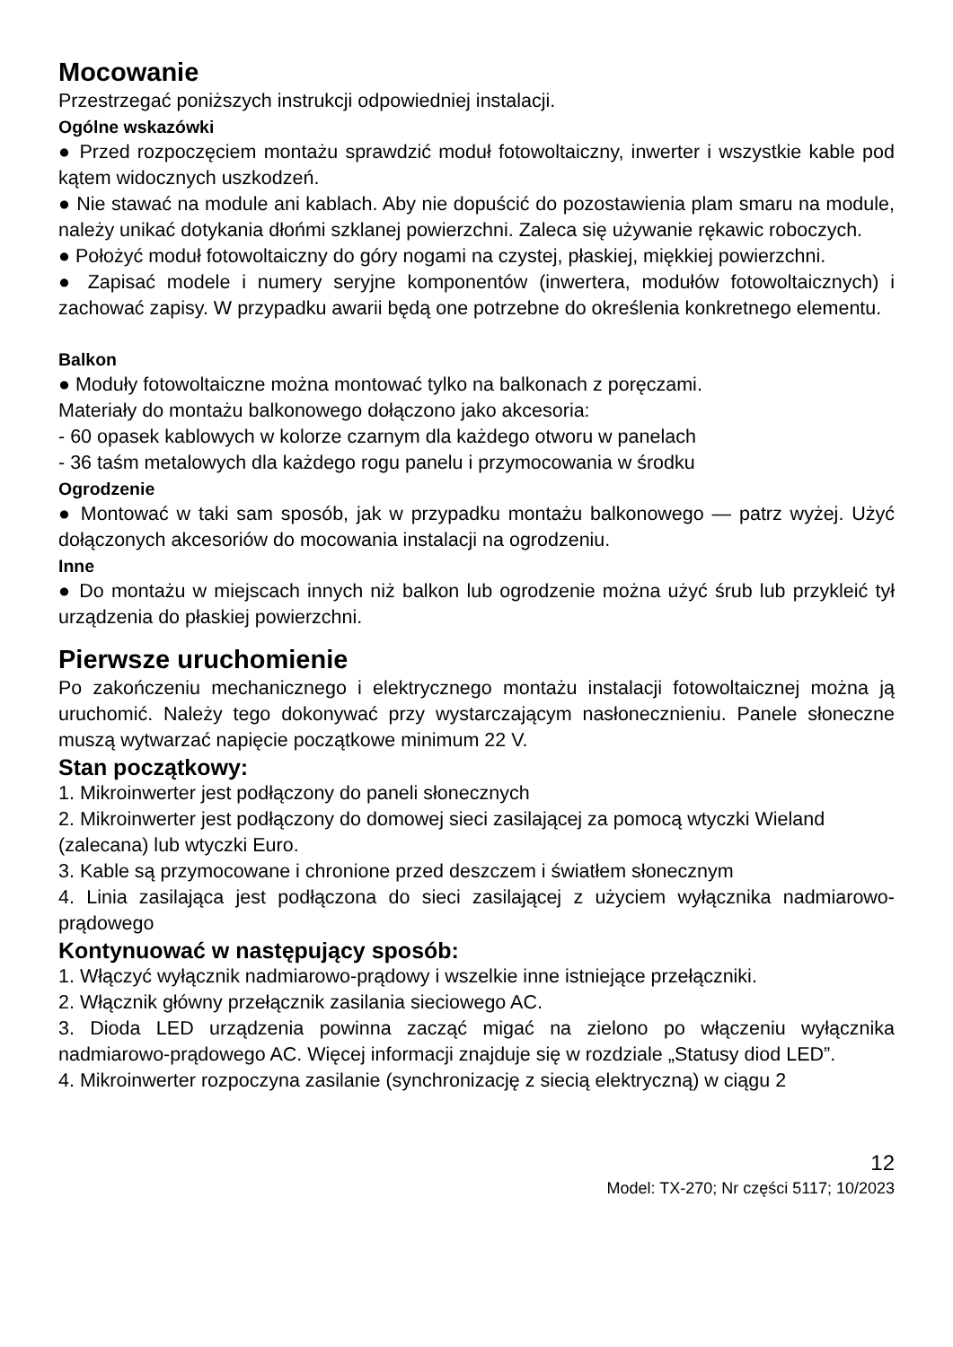Mocowanie
Przestrzegać poniższych instrukcji odpowiedniej instalacji.
Ogólne wskazówki
● Przed rozpoczęciem montażu sprawdzić moduł fotowoltaiczny, inwerter i wszystkie kable pod kątem widocznych uszkodzeń.
● Nie stawać na module ani kablach. Aby nie dopuścić do pozostawienia plam smaru na module, należy unikać dotykania dłońmi szklanej powierzchni. Zaleca się używanie rękawic roboczych.
● Położyć moduł fotowoltaiczny do góry nogami na czystej, płaskiej, miękkiej powierzchni.
● Zapisać modele i numery seryjne komponentów (inwertera, modułów fotowoltaicznych) i zachować zapisy. W przypadku awarii będą one potrzebne do określenia konkretnego elementu.
Balkon
● Moduły fotowoltaiczne można montować tylko na balkonach z poręczami.
Materiały do montażu balkonowego dołączono jako akcesoria:
- 60 opasek kablowych w kolorze czarnym dla każdego otworu w panelach
- 36 taśm metalowych dla każdego rogu panelu i przymocowania w środku
Ogrodzenie
● Montować w taki sam sposób, jak w przypadku montażu balkonowego — patrz wyżej. Użyć dołączonych akcesoriów do mocowania instalacji na ogrodzeniu.
Inne
● Do montażu w miejscach innych niż balkon lub ogrodzenie można użyć śrub lub przykleić tył urządzenia do płaskiej powierzchni.
Pierwsze uruchomienie
Po zakończeniu mechanicznego i elektrycznego montażu instalacji fotowoltaicznej można ją uruchomić. Należy tego dokonywać przy wystarczającym nasłonecznieniu. Panele słoneczne muszą wytwarzać napięcie początkowe minimum 22 V.
Stan początkowy:
1. Mikroinwerter jest podłączony do paneli słonecznych
2. Mikroinwerter jest podłączony do domowej sieci zasilającej za pomocą wtyczki Wieland (zalecana) lub wtyczki Euro.
3. Kable są przymocowane i chronione przed deszczem i światłem słonecznym
4. Linia zasilająca jest podłączona do sieci zasilającej z użyciem wyłącznika nadmiarowo-prądowego
Kontynuować w następujący sposób:
1. Włączyć wyłącznik nadmiarowo-prądowy i wszelkie inne istniejące przełączniki.
2. Włącznik główny przełącznik zasilania sieciowego AC.
3. Dioda LED urządzenia powinna zacząć migać na zielono po włączeniu wyłącznika nadmiarowo-prądowego AC. Więcej informacji znajduje się w rozdziale „Statusy diod LED”.
4. Mikroinwerter rozpoczyna zasilanie (synchronizację z siecią elektryczną) w ciągu 2
12
Model: TX-270; Nr części 5117; 10/2023